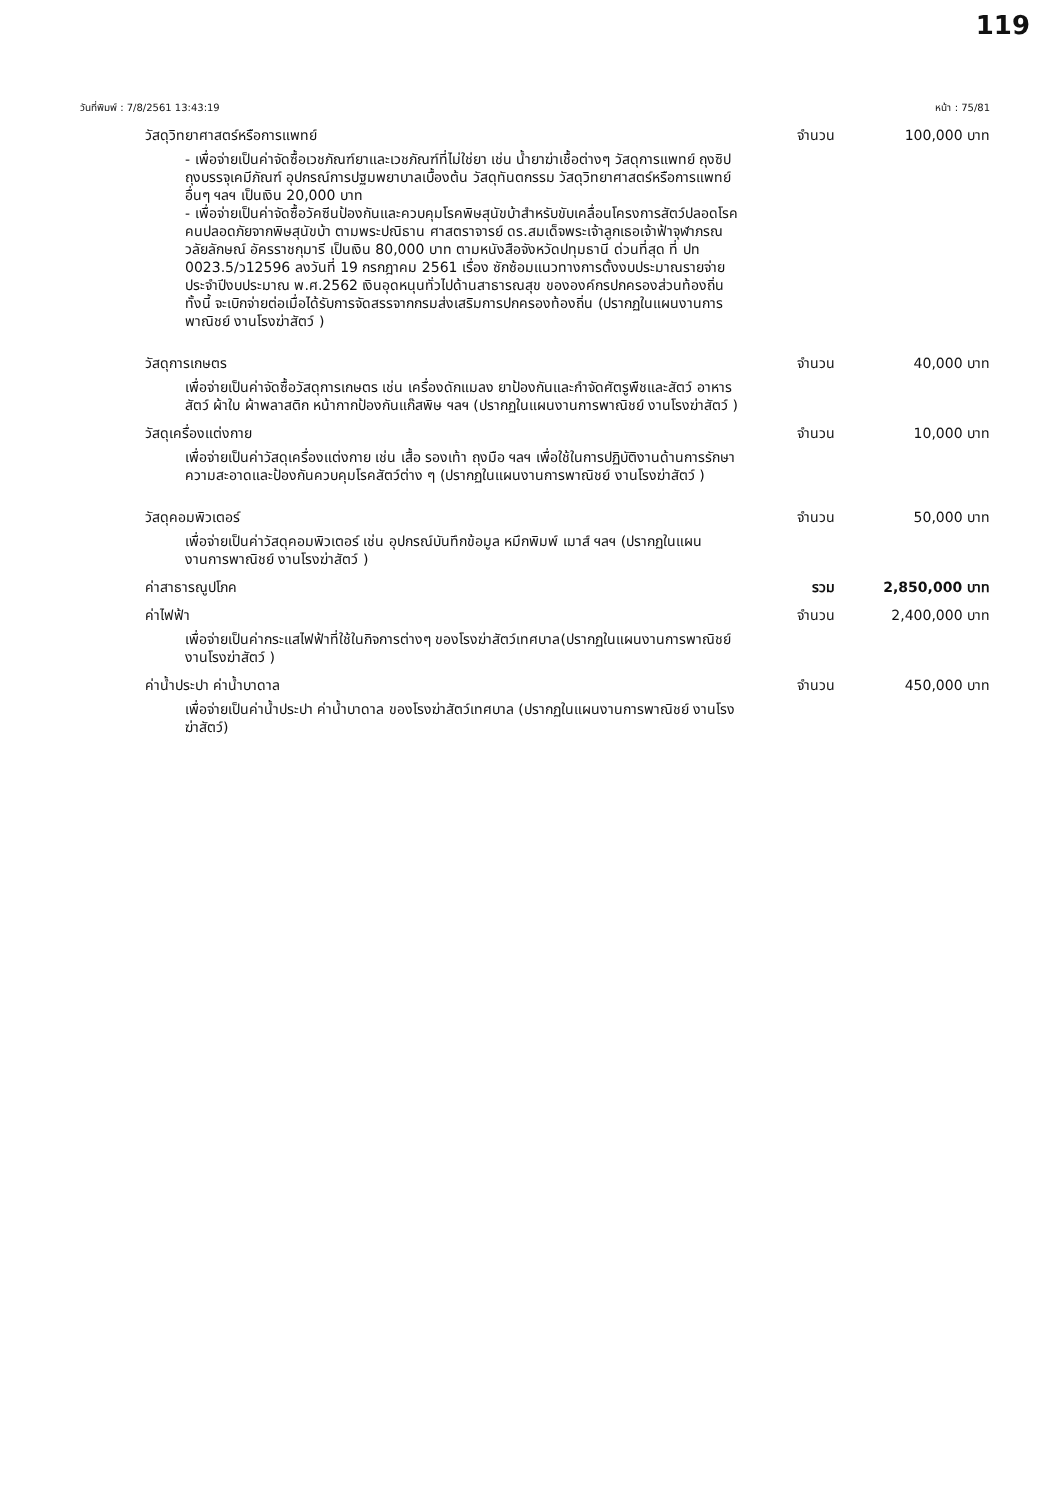119
วันที่พิมพ์ : 7/8/2561 13:43:19 หน้า : 75/81
วัสดุวิทยาศาสตร์หรือการแพทย์ จำนวน 100,000 บาท
- เพื่อจ่ายเป็นค่าจัดซื้อเวชภัณฑ์ยาและเวชภัณฑ์ที่ไม่ใช่ยา เช่น น้ำยาฆ่าเชื้อต่างๆ วัสดุการแพทย์ ถุงซิป ถุงบรรจุเคมีภัณฑ์ อุปกรณ์การปฐมพยาบาลเบื้องต้น วัสดุทันตกรรม วัสดุวิทยาศาสตร์หรือการแพทย์อื่นๆ ฯลฯ เป็นเงิน 20,000 บาท
- เพื่อจ่ายเป็นค่าจัดซื้อวัคซีนป้องกันและควบคุมโรคพิษสุนัขบ้าสำหรับขับเคลื่อนโครงการสัตว์ปลอดโรค คนปลอดภัยจากพิษสุนัขบ้า ตามพระปณิธาน ศาสตราจารย์ ดร.สมเด็จพระเจ้าลูกเธอเจ้าฟ้าจุฬาภรณวลัยลักษณ์ อัครราชกุมารี เป็นเงิน 80,000 บาท ตามหนังสือจังหวัดปทุมธานี ด่วนที่สุด ที่ ปท 0023.5/ว12596 ลงวันที่ 19 กรกฎาคม 2561 เรื่อง ซักซ้อมแนวทางการตั้งงบประมาณรายจ่ายประจำปีงบประมาณ พ.ศ.2562 เงินอุดหนุนทั่วไปด้านสาธารณสุข ขององค์กรปกครองส่วนท้องถิ่น ทั้งนี้ จะเบิกจ่ายต่อเมื่อได้รับการจัดสรรจากกรมส่งเสริมการปกครองท้องถิ่น (ปรากฏในแผนงานการพาณิชย์ งานโรงฆ่าสัตว์ )
วัสดุการเกษตร จำนวน 40,000 บาท
เพื่อจ่ายเป็นค่าจัดซื้อวัสดุการเกษตร เช่น เครื่องดักแมลง ยาป้องกันและกำจัดศัตรูพืชและสัตว์ อาหารสัตว์ ผ้าใบ ผ้าพลาสติก หน้ากากป้องกันแก๊สพิษ ฯลฯ (ปรากฏในแผนงานการพาณิชย์ งานโรงฆ่าสัตว์ )
วัสดุเครื่องแต่งกาย จำนวน 10,000 บาท
เพื่อจ่ายเป็นค่าวัสดุเครื่องแต่งกาย เช่น เสื้อ รองเท้า ถุงมือ ฯลฯ เพื่อใช้ในการปฏิบัติงานด้านการรักษาความสะอาดและป้องกันควบคุมโรคสัตว์ต่าง ๆ (ปรากฏในแผนงานการพาณิชย์ งานโรงฆ่าสัตว์ )
วัสดุคอมพิวเตอร์ จำนวน 50,000 บาท
เพื่อจ่ายเป็นค่าวัสดุคอมพิวเตอร์ เช่น อุปกรณ์บันทึกข้อมูล หมึกพิมพ์ เมาส์ ฯลฯ (ปรากฏในแผนงานการพาณิชย์ งานโรงฆ่าสัตว์ )
ค่าสาธารณูปโภค รวม 2,850,000 บาท
ค่าไฟฟ้า จำนวน 2,400,000 บาท
เพื่อจ่ายเป็นค่ากระแสไฟฟ้าที่ใช้ในกิจการต่างๆ ของโรงฆ่าสัตว์เทศบาล(ปรากฏในแผนงานการพาณิชย์ งานโรงฆ่าสัตว์ )
ค่าน้ำประปา ค่าน้ำบาดาล จำนวน 450,000 บาท
เพื่อจ่ายเป็นค่าน้ำประปา ค่าน้ำบาดาล ของโรงฆ่าสัตว์เทศบาล (ปรากฏในแผนงานการพาณิชย์ งานโรงฆ่าสัตว์)